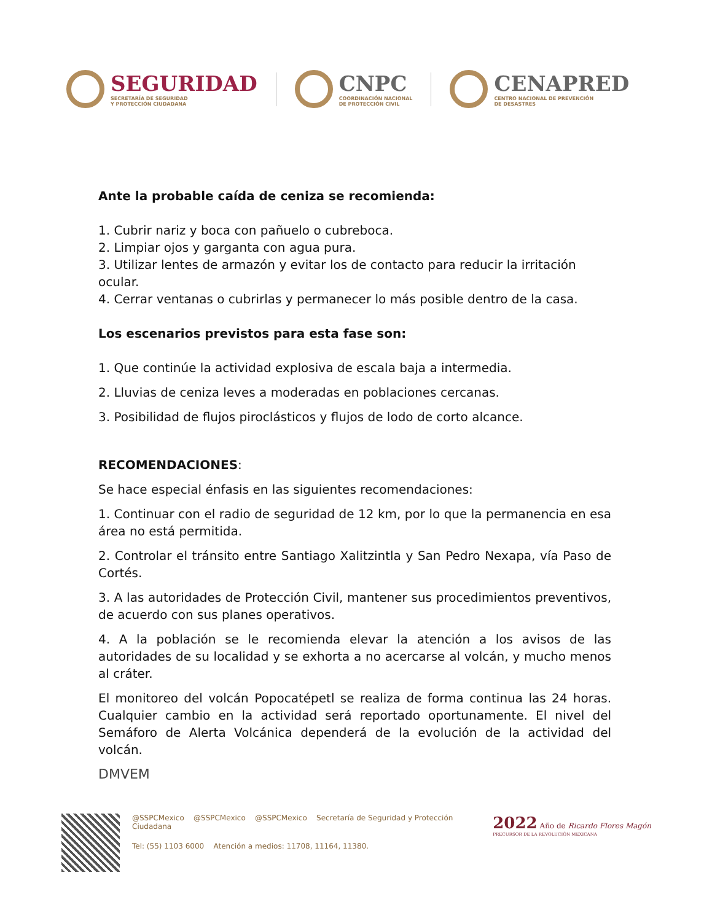SEGURIDAD
SECRETARÍA DE SEGURIDAD
Y PROTECCIÓN CIUDADANA
CNPC
COORDINACIÓN NACIONAL
DE PROTECCIÓN CIVIL
CENAPRED
CENTRO NACIONAL DE PREVENCIÓN
DE DESASTRES
Ante la probable caída de ceniza se recomienda:
1. Cubrir nariz y boca con pañuelo o cubreboca.
2. Limpiar ojos y garganta con agua pura.
3. Utilizar lentes de armazón y evitar los de contacto para reducir la irritación ocular.
4. Cerrar ventanas o cubrirlas y permanecer lo más posible dentro de la casa.
Los escenarios previstos para esta fase son:
1. Que continúe la actividad explosiva de escala baja a intermedia.
2. Lluvias de ceniza leves a moderadas en poblaciones cercanas.
3. Posibilidad de flujos piroclásticos y flujos de lodo de corto alcance.
RECOMENDACIONES:
Se hace especial énfasis en las siguientes recomendaciones:
1. Continuar con el radio de seguridad de 12 km, por lo que la permanencia en esa área no está permitida.
2. Controlar el tránsito entre Santiago Xalitzintla y San Pedro Nexapa, vía Paso de Cortés.
3. A las autoridades de Protección Civil, mantener sus procedimientos preventivos, de acuerdo con sus planes operativos.
4. A la población se le recomienda elevar la atención a los avisos de las autoridades de su localidad y se exhorta a no acercarse al volcán, y mucho menos al cráter.
El monitoreo del volcán Popocatépetl se realiza de forma continua las 24 horas. Cualquier cambio en la actividad será reportado oportunamente. El nivel del Semáforo de Alerta Volcánica dependerá de la evolución de la actividad del volcán.
DMVEM
@SSPCMexico @SSPCMexico @SSPCMexico Secretaría de Seguridad y Protección Ciudadana
Tel: (55) 1103 6000 Atención a medios: 11708, 11164, 11380.
2022 Año de Ricardo Flores Magón
PRECURSOR DE LA REVOLUCIÓN MEXICANA